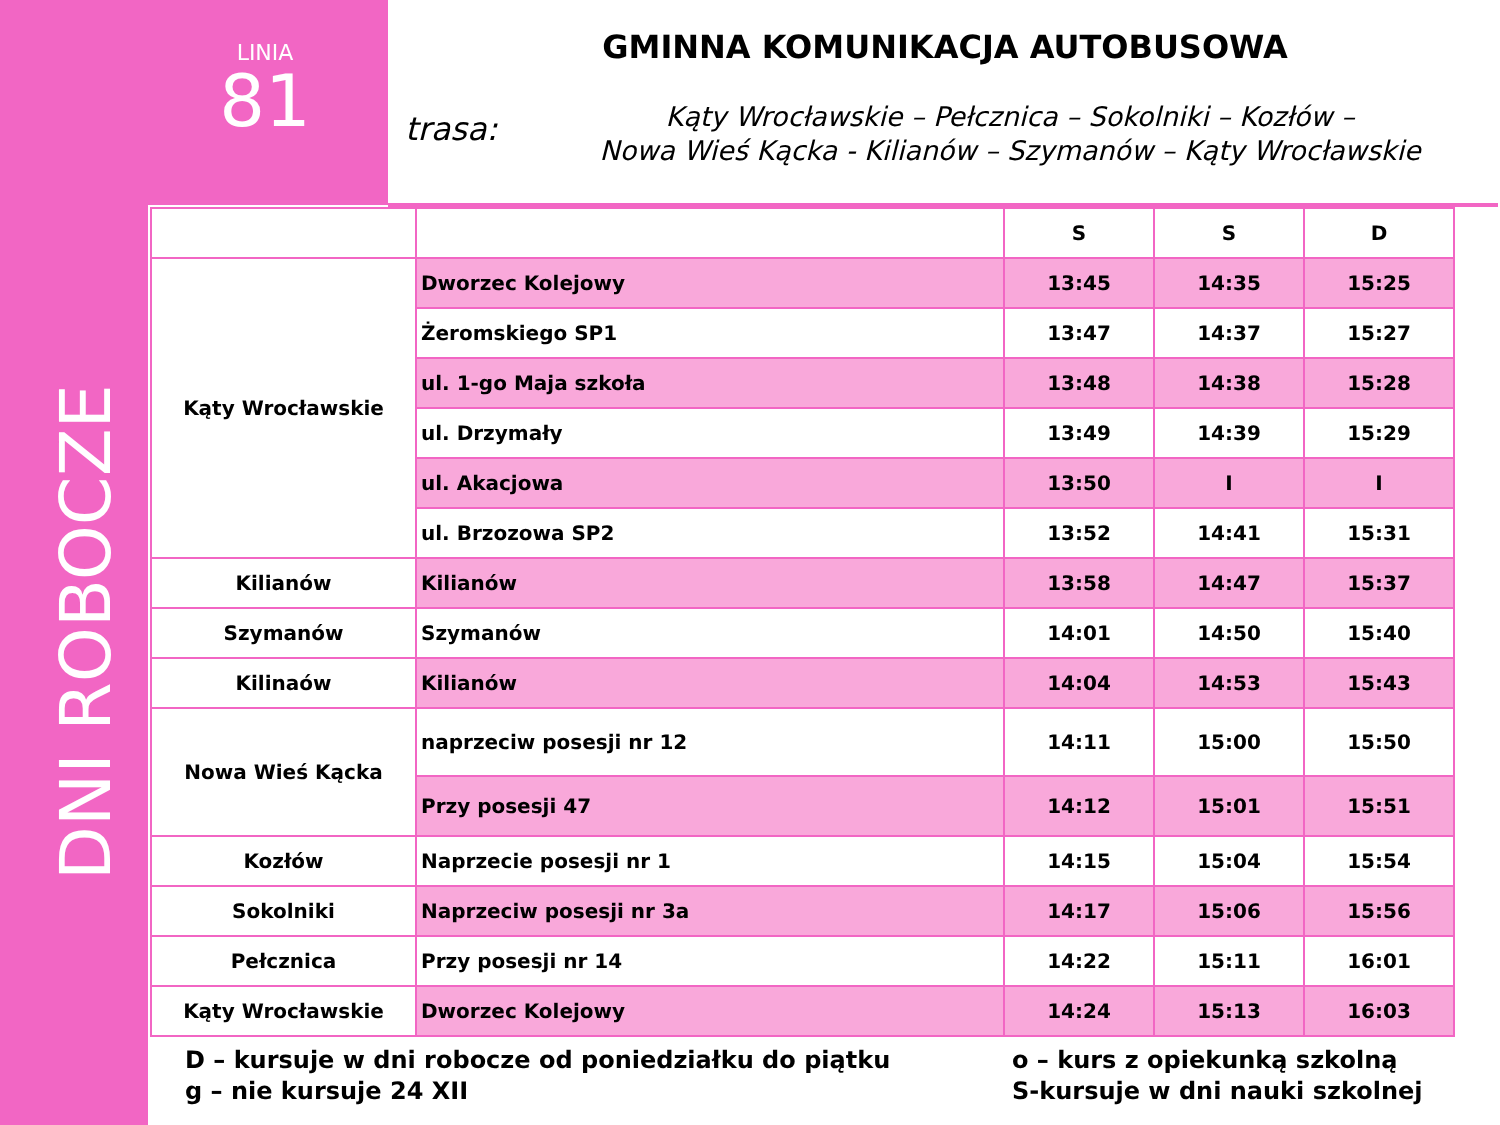LINIA
81
GMINNA KOMUNIKACJA AUTOBUSOWA
trasa:
Kąty Wrocławskie – Pełcznica – Sokolniki – Kozłów –
Nowa Wieś Kącka - Kilianów – Szymanów – Kąty Wrocławskie
DNI ROBOCZE
| | | S | S | D |
| --- | --- | --- | --- | --- |
| Kąty Wrocławskie | Dworzec Kolejowy | 13:45 | 14:35 | 15:25 |
| | Żeromskiego SP1 | 13:47 | 14:37 | 15:27 |
| | ul. 1-go Maja szkoła | 13:48 | 14:38 | 15:28 |
| | ul. Drzymały | 13:49 | 14:39 | 15:29 |
| | ul. Akacjowa | 13:50 | I | I |
| | ul. Brzozowa SP2 | 13:52 | 14:41 | 15:31 |
| Kilianów | Kilianów | 13:58 | 14:47 | 15:37 |
| Szymanów | Szymanów | 14:01 | 14:50 | 15:40 |
| Kilinaów | Kilianów | 14:04 | 14:53 | 15:43 |
| Nowa Wieś Kącka | naprzeciw posesji nr 12 | 14:11 | 15:00 | 15:50 |
| | Przy posesji 47 | 14:12 | 15:01 | 15:51 |
| Kozłów | Naprzecie posesji nr 1 | 14:15 | 15:04 | 15:54 |
| Sokolniki | Naprzeciw posesji nr 3a | 14:17 | 15:06 | 15:56 |
| Pełcznica | Przy posesji nr 14 | 14:22 | 15:11 | 16:01 |
| Kąty Wrocławskie | Dworzec Kolejowy | 14:24 | 15:13 | 16:03 |
D – kursuje w dni robocze od poniedziałku do piątku
g – nie kursuje 24 XII
o – kurs z opiekunką szkolną
S-kursuje w dni nauki szkolnej